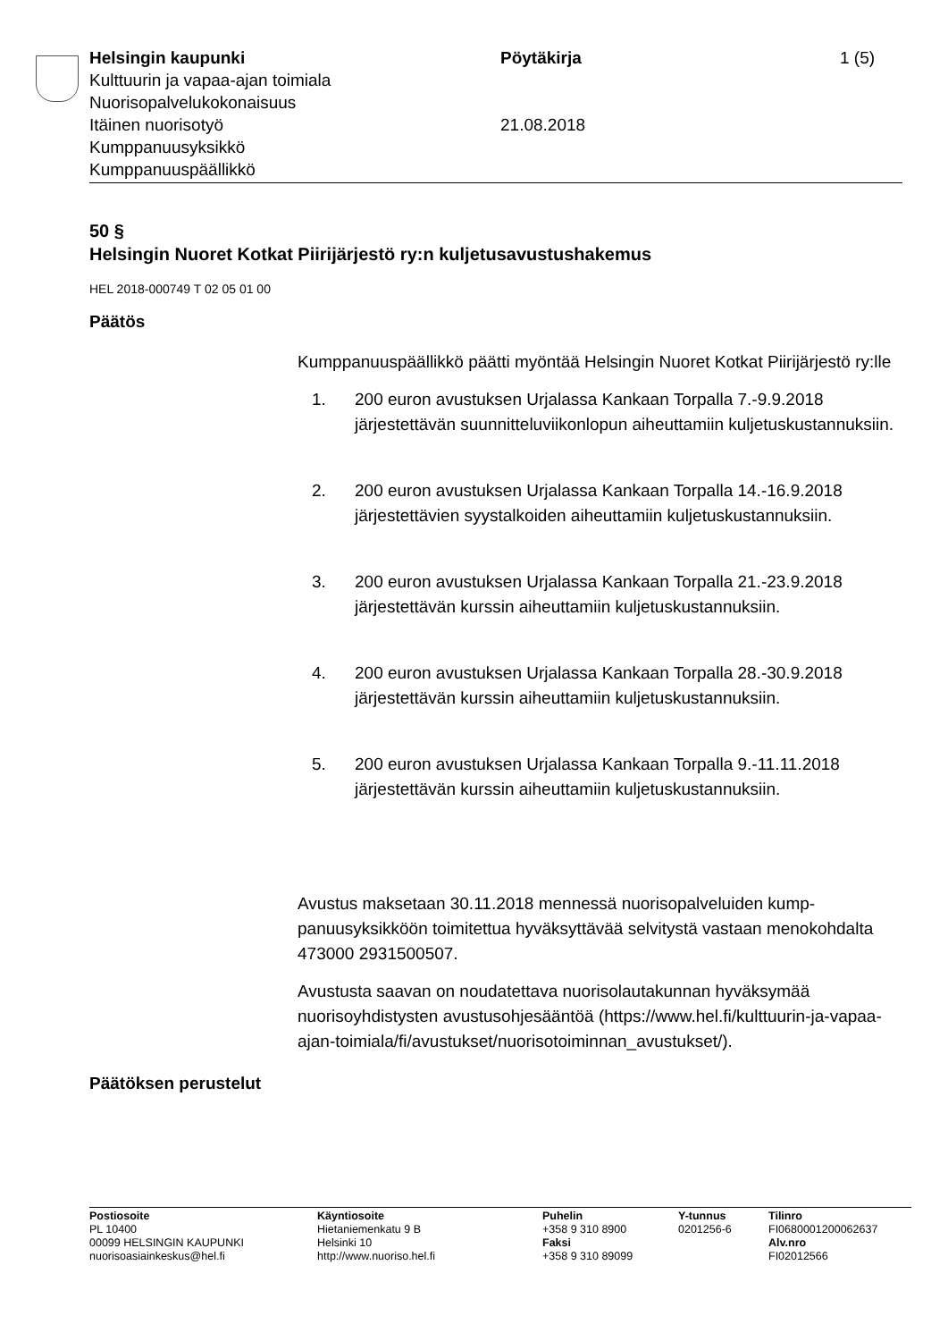Helsingin kaupunki Pöytäkirja 1 (5)
Kulttuurin ja vapaa-ajan toimiala
Nuorisopalvelukokonaisuus
Itäinen nuorisotyö 21.08.2018
Kumppanuusyksikkö
Kumppanuuspäällikkö
50 §
Helsingin Nuoret Kotkat Piirijärjestö ry:n kuljetusavustushakemus
HEL 2018-000749 T 02 05 01 00
Päätös
Kumppanuuspäällikkö päätti myöntää Helsingin Nuoret Kotkat Piirijär­jestö ry:lle
1. 200 euron avustuksen Urjalassa Kankaan Torpalla 7.-9.9.2018 järjestettävän suunnitteluviikonlopun aiheuttamiin kuljetuskus­tannuksiin.
2. 200 euron avustuksen Urjalassa Kankaan Torpalla 14.-16.9.2018 järjestettävien syystalkoiden aiheuttamiin kuljetuskus­tannuksiin.
3. 200 euron avustuksen Urjalassa Kankaan Torpalla 21.-23.9.2018 järjestettävän kurssin aiheuttamiin kuljetuskustannuk­siin.
4. 200 euron avustuksen Urjalassa Kankaan Torpalla 28.-30.9.2018 järjestettävän kurssin aiheuttamiin kuljetuskustannuk­siin.
5. 200 euron avustuksen Urjalassa Kankaan Torpalla 9.-11.11.2018 järjestettävän kurssin aiheuttamiin kuljetuskustan­nuksiin.
Avustus maksetaan 30.11.2018 mennessä nuorisopalveluiden kump­panuusyksikköön toimitettua hyväksyttävää selvitystä vastaan meno­kohdalta 473000 2931500507.
Avustusta saavan on noudatettava nuorisolautakunnan hyväksymää nuorisoyhdistysten avustusohjesääntöä (https://www.hel.fi/kulttuurin-ja-vapaa-ajan-toimiala/fi/avustukset/nuorisotoiminnan_avustukset/).
Päätöksen perustelut
Postiosoite
PL 10400
00099 HELSINGIN KAUPUNKI
nuorisoasiainkeskus@hel.fi
Käyntiosoite
Hietaniemenkatu 9 B
Helsinki 10
http://www.nuoriso.hel.fi
Puhelin
+358 9 310 8900
Faksi
+358 9 310 89099
Y-tunnus
0201256-6
Tilinro
FI0680001200062637
Alv.nro
FI02012566